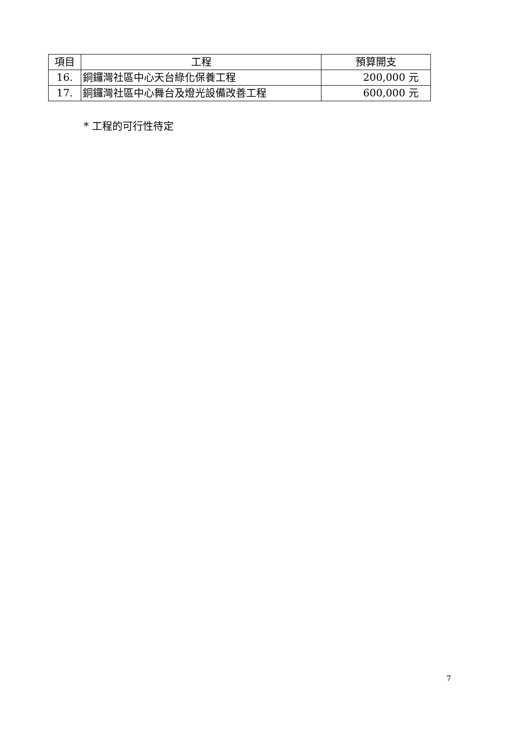| 項目 | 工程 | 預算開支 |
| --- | --- | --- |
| 16. | 銅鑼灣社區中心天台綠化保養工程 | 200,000 元 |
| 17. | 銅鑼灣社區中心舞台及燈光設備改善工程 | 600,000 元 |
* 工程的可行性待定
7